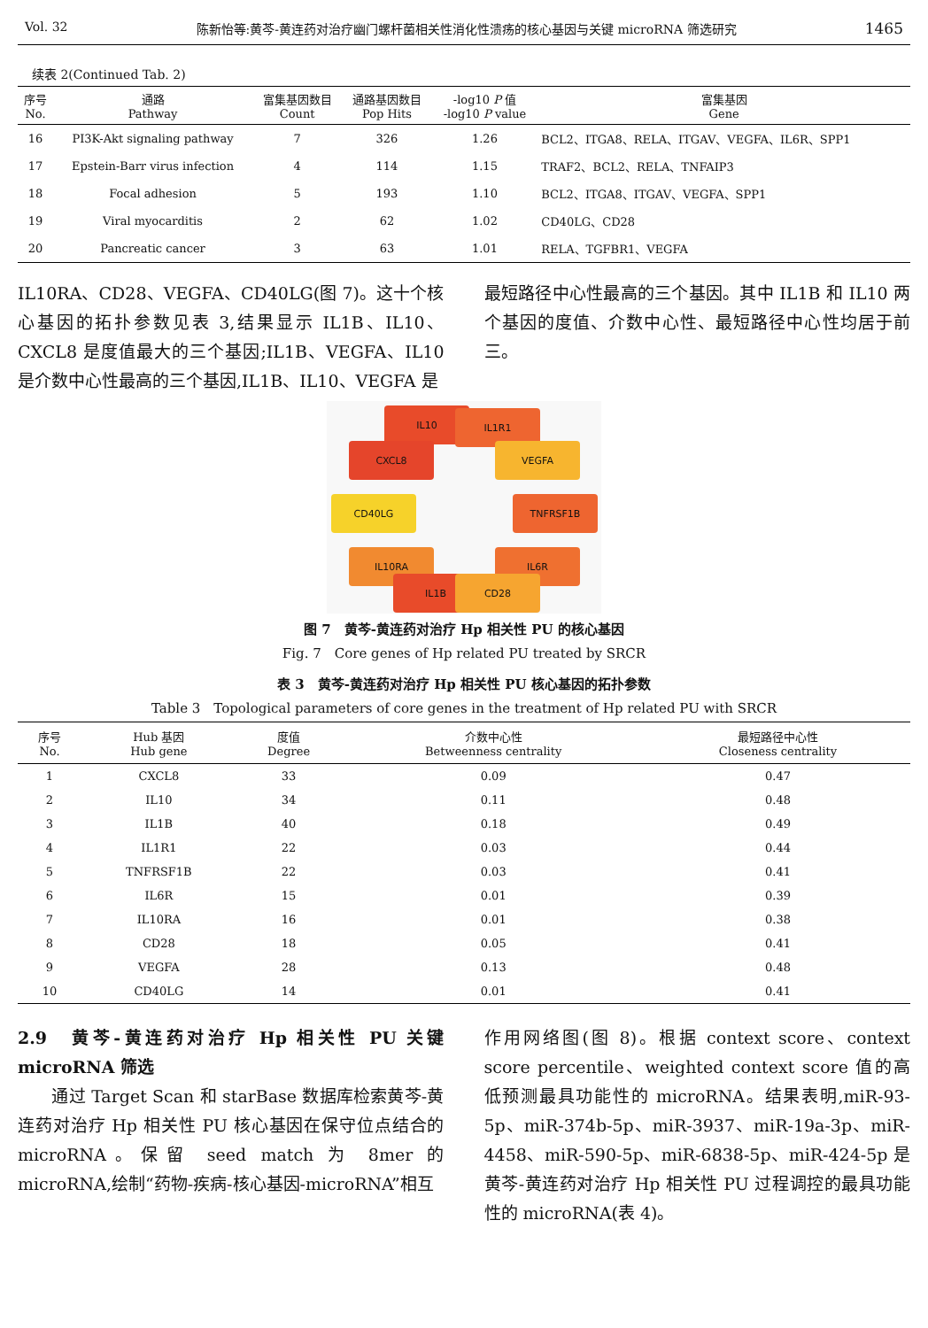Vol. 32 陈新怡等:黄芩-黄连药对治疗幽门螺杆菌相关性消化性溃疡的核心基因与关键 microRNA 筛选研究 1465
续表 2(Continued Tab. 2)
| 序号 No. | 通路 Pathway | 富集基因数目 Count | 通路基因数目 Pop Hits | -log10 P 值 -log10 P value | 富集基因 Gene |
| --- | --- | --- | --- | --- | --- |
| 16 | PI3K-Akt signaling pathway | 7 | 326 | 1.26 | BCL2、ITGA8、RELA、ITGAV、VEGFA、IL6R、SPP1 |
| 17 | Epstein-Barr virus infection | 4 | 114 | 1.15 | TRAF2、BCL2、RELA、TNFAIP3 |
| 18 | Focal adhesion | 5 | 193 | 1.10 | BCL2、ITGA8、ITGAV、VEGFA、SPP1 |
| 19 | Viral myocarditis | 2 | 62 | 1.02 | CD40LG、CD28 |
| 20 | Pancreatic cancer | 3 | 63 | 1.01 | RELA、TGFBR1、VEGFA |
IL10RA、CD28、VEGFA、CD40LG(图 7)。这十个核心基因的拓扑参数见表 3,结果显示 IL1B、IL10、CXCL8 是度值最大的三个基因;IL1B、VEGFA、IL10 是介数中心性最高的三个基因,IL1B、IL10、VEGFA 是
最短路径中心性最高的三个基因。其中 IL1B 和 IL10 两个基因的度值、介数中心性、最短路径中心性均居于前三。
IL10 IL1R1
CXCL8 VEGFA
CD40LG TNFRSF1B
IL10RA IL6R
IL1B CD28
图 7　黄芩-黄连药对治疗 Hp 相关性 PU 的核心基因
Fig. 7　Core genes of Hp related PU treated by SRCR
表 3　黄芩-黄连药对治疗 Hp 相关性 PU 核心基因的拓扑参数
Table 3　Topological parameters of core genes in the treatment of Hp related PU with SRCR
| 序号 No. | Hub 基因 Hub gene | 度值 Degree | 介数中心性 Betweenness centrality | 最短路径中心性 Closeness centrality |
| --- | --- | --- | --- | --- |
| 1 | CXCL8 | 33 | 0.09 | 0.47 |
| 2 | IL10 | 34 | 0.11 | 0.48 |
| 3 | IL1B | 40 | 0.18 | 0.49 |
| 4 | IL1R1 | 22 | 0.03 | 0.44 |
| 5 | TNFRSF1B | 22 | 0.03 | 0.41 |
| 6 | IL6R | 15 | 0.01 | 0.39 |
| 7 | IL10RA | 16 | 0.01 | 0.38 |
| 8 | CD28 | 18 | 0.05 | 0.41 |
| 9 | VEGFA | 28 | 0.13 | 0.48 |
| 10 | CD40LG | 14 | 0.01 | 0.41 |
2.9　黄芩-黄连药对治疗 Hp 相关性 PU 关键 microRNA 筛选
　　通过 Target Scan 和 starBase 数据库检索黄芩-黄连药对治疗 Hp 相关性 PU 核心基因在保守位点结合的 microRNA。保留 seed match 为 8mer 的 microRNA,绘制“药物-疾病-核心基因-microRNA”相互
作用网络图(图 8)。根据 context score、context score percentile、weighted context score 值的高低预测最具功能性的 microRNA。结果表明,miR-93-5p、miR-374b-5p、miR-3937、miR-19a-3p、miR-4458、miR-590-5p、miR-6838-5p、miR-424-5p 是黄芩-黄连药对治疗 Hp 相关性 PU 过程调控的最具功能性的 microRNA(表 4)。